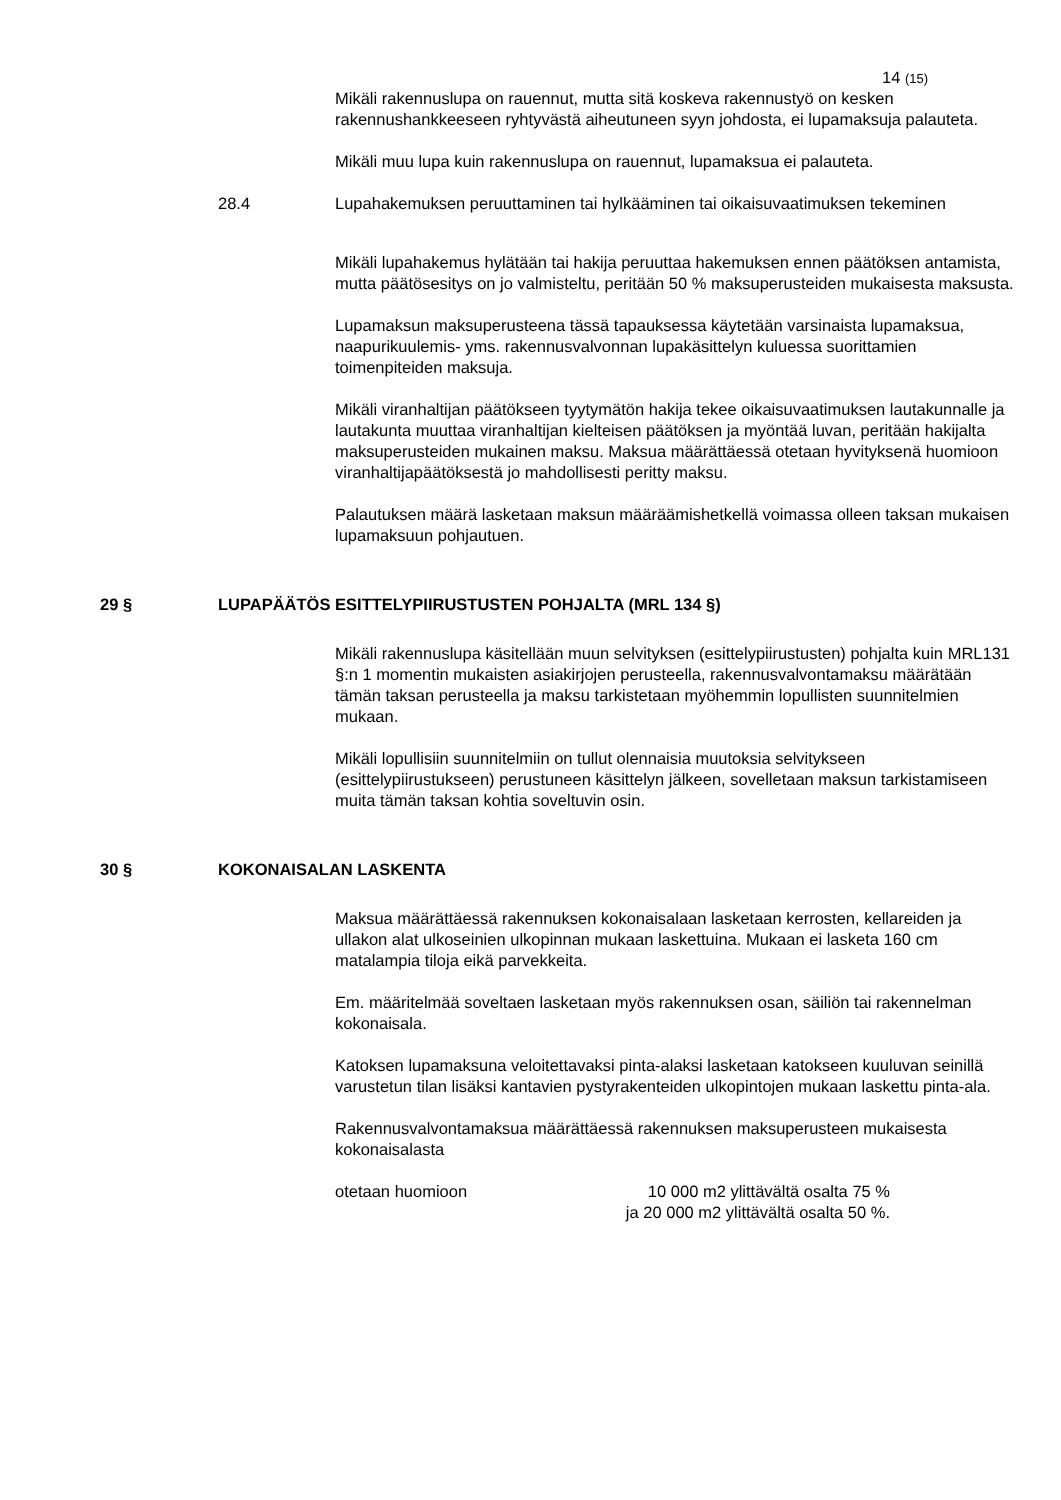14 (15)
Mikäli rakennuslupa on rauennut, mutta sitä koskeva rakennustyö on kesken rakennushankkeeseen ryhtyvästä aiheutuneen syyn johdosta, ei lupamaksuja palauteta.
Mikäli muu lupa kuin rakennuslupa on rauennut, lupamaksua ei palauteta.
28.4 Lupahakemuksen peruuttaminen tai hylkääminen tai oikaisuvaatimuksen tekeminen
Mikäli lupahakemus hylätään tai hakija peruuttaa hakemuksen ennen päätöksen antamista, mutta päätösesitys on jo valmisteltu, peritään 50 % maksuperusteiden mukaisesta maksusta.
Lupamaksun maksuperusteena tässä tapauksessa käytetään varsinaista lupamaksua, naapurikuulemis- yms. rakennusvalvonnan lupakäsittelyn kuluessa suorittamien toimenpiteiden maksuja.
Mikäli viranhaltijan päätökseen tyytymätön hakija tekee oikaisuvaatimuksen lautakunnalle ja lautakunta muuttaa viranhaltijan kielteisen päätöksen ja myöntää luvan, peritään hakijalta maksuperusteiden mukainen maksu. Maksua määrättäessä otetaan hyvityksenä huomioon viranhaltijapäätöksestä jo mahdollisesti peritty maksu.
Palautuksen määrä lasketaan maksun määräämishetkellä voimassa olleen taksan mukaisen lupamaksuun pohjautuen.
29 § LUPAPÄÄTÖS ESITTELYPIIRUSTUSTEN POHJALTA (MRL 134 §)
Mikäli rakennuslupa käsitellään muun selvityksen (esittelypiirustusten) pohjalta kuin MRL131 §:n 1 momentin mukaisten asiakirjojen perusteella, rakennusvalvontamaksu määrätään tämän taksan perusteella ja maksu tarkistetaan myöhemmin lopullisten suunnitelmien mukaan.
Mikäli lopullisiin suunnitelmiin on tullut olennaisia muutoksia selvitykseen (esittelypiirustukseen) perustuneen käsittelyn jälkeen, sovelletaan maksun tarkistamiseen muita tämän taksan kohtia soveltuvin osin.
30 § KOKONAISALAN LASKENTA
Maksua määrättäessä rakennuksen kokonaisalaan lasketaan kerrosten, kellareiden ja ullakon alat ulkoseinien ulkopinnan mukaan laskettuina. Mukaan ei lasketa 160 cm matalampia tiloja eikä parvekkeita.
Em. määritelmää soveltaen lasketaan myös rakennuksen osan, säiliön tai rakennelman kokonaisala.
Katoksen lupamaksuna veloitettavaksi pinta-alaksi lasketaan katokseen kuuluvan seinillä varustetun tilan lisäksi kantavien pystyrakenteiden ulkopintojen mukaan laskettu pinta-ala.
Rakennusvalvontamaksua määrättäessä rakennuksen maksuperusteen mukaisesta kokonaisalasta
otetaan huomioon 10 000 m2 ylittävältä osalta 75 %
ja 20 000 m2 ylittävältä osalta 50 %.